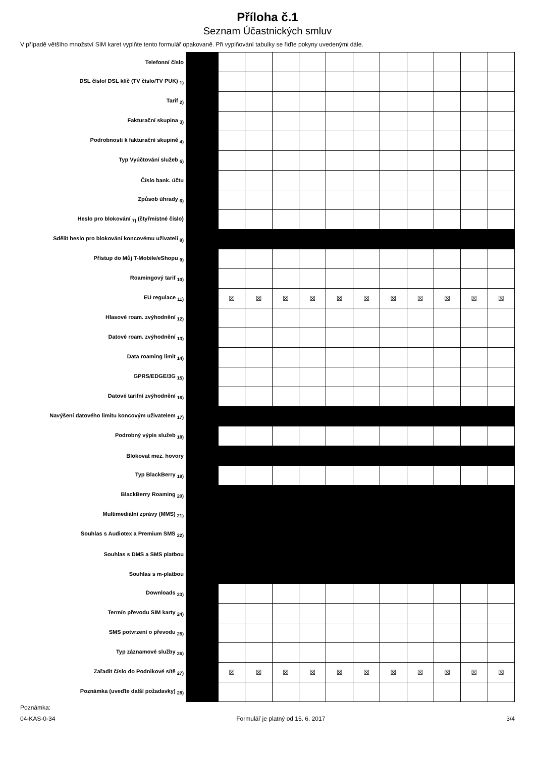Příloha č.1
Seznam Účastnických smluv
V případě většího množství SIM karet vyplňte tento formulář opakovaně. Při vyplňování tabulky se řiďte pokyny uvedenými dále.
| Telefonní číslo | | | | | | | | | | | | |
| DSL číslo/ DSL klíč (TV číslo/TV PUK) <sub>1)</sub> | | | | | | | | | | | | |
| Tarif <sub>2)</sub> | | | | | | | | | | | | |
| Fakturační skupina <sub>3)</sub> | | | | | | | | | | | | |
| Podrobnosti k fakturační skupině <sub>4)</sub> | | | | | | | | | | | | |
| Typ Vyúčtování služeb <sub>5)</sub> | | | | | | | | | | | | |
| Číslo bank. účtu | | | | | | | | | | | | |
| Způsob úhrady <sub>6)</sub> | | | | | | | | | | | | |
| Heslo pro blokování <sub>7)</sub> (čtyřmístné číslo) | | | | | | | | | | | | |
| Sdělit heslo pro blokování koncovému uživateli <sub>8)</sub> | | | | | | | | | | | | |
| Přístup do Můj T-Mobile/eShopu <sub>9)</sub> | | | | | | | | | | | | |
| Roamingový tarif <sub>10)</sub> | | | | | | | | | | | | |
| EU regulace <sub>11)</sub> | | ☒ | ☒ | ☒ | ☒ | ☒ | ☒ | ☒ | ☒ | ☒ | ☒ | ☒ |
| Hlasové roam. zvýhodnění <sub>12)</sub> | | | | | | | | | | | | |
| Datové roam. zvýhodnění <sub>13)</sub> | | | | | | | | | | | | |
| Data roaming limit <sub>14)</sub> | | | | | | | | | | | | |
| GPRS/EDGE/3G <sub>15)</sub> | | | | | | | | | | | | |
| Datové tarifní zvýhodnění <sub>16)</sub> | | | | | | | | | | | | |
| Navýšení datového limitu koncovým uživatelem <sub>17)</sub> | | | | | | | | | | | | |
| Podrobný výpis služeb <sub>18)</sub> | | | | | | | | | | | | |
| Blokovat mez. hovory | | | | | | | | | | | | |
| Typ BlackBerry <sub>19)</sub> | | | | | | | | | | | | |
| BlackBerry Roaming <sub>20)</sub> | | | | | | | | | | | | |
| Multimediální zprávy (MMS) <sub>21)</sub> | | | | | | | | | | | | |
| Souhlas s Audiotex a Premium SMS <sub>22)</sub> | | | | | | | | | | | | |
| Souhlas s DMS a SMS platbou | | | | | | | | | | | | |
| Souhlas s m-platbou | | | | | | | | | | | | |
| Downloads <sub>23)</sub> | | | | | | | | | | | | |
| Termín převodu SIM karty <sub>24)</sub> | | | | | | | | | | | | |
| SMS potvrzení o převodu <sub>25)</sub> | | | | | | | | | | | | |
| Typ záznamové služby <sub>26)</sub> | | | | | | | | | | | | |
| Zařadit číslo do Podnikové sítě <sub>27)</sub> | | ☒ | ☒ | ☒ | ☒ | ☒ | ☒ | ☒ | ☒ | ☒ | ☒ | ☒ |
| Poznámka (uveďte další požadavky) <sub>28)</sub> | | | | | | | | | | | | |
Poznámka:
04-KAS-0-34 Formulář je platný od 15. 6. 2017 3/4